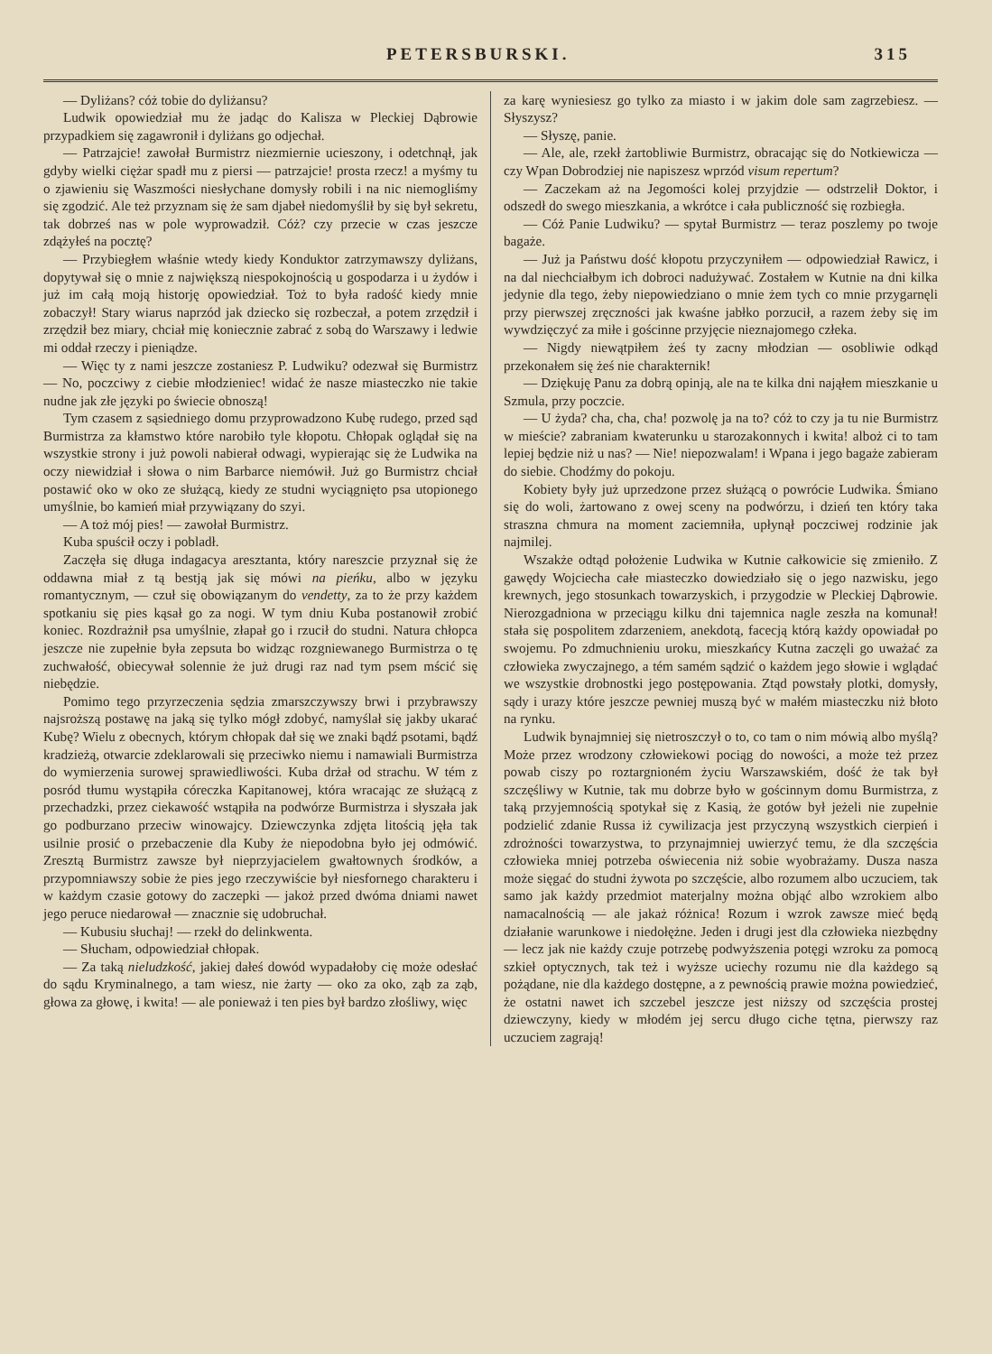PETERSBURSKI. 315
— Dyliżans? cóż tobie do dyliżansu?
Ludwik opowiedział mu że jadąc do Kalisza w Pleckiej Dąbrowie przypadkiem się zagawronił i dyliżans go odjechał.
— Patrzajcie! zawołał Burmistrz niezmiernie ucieszony, i odetchnął, jak gdyby wielki ciężar spadł mu z piersi — patrzajcie! prosta rzecz! a myśmy tu o zjawieniu się Waszmości niesłychane domysły robili i na nic niemogliśmy się zgodzić. Ale też przyznam się że sam djabeł niedomyślił by się był sekretu, tak dobrześ nas w pole wyprowadził. Cóż? czy przecie w czas jeszcze zdążyłeś na pocztę?
— Przybiegłem właśnie wtedy kiedy Konduktor zatrzymawszy dyliżans, dopytywał się o mnie z największą niespokojnością u gospodarza i u żydów i już im całą moją historję opowiedział. Toż to była radość kiedy mnie zobaczył! Stary wiarus naprzód jak dziecko się rozbeczał, a potem zrzędził i zrzędził bez miary, chciał mię koniecznie zabrać z sobą do Warszawy i ledwie mi oddał rzeczy i pieniądze.
— Więc ty z nami jeszcze zostaniesz P. Ludwiku? odezwał się Burmistrz — No, poczciwy z ciebie młodzieniec! widać że nasze miasteczko nie takie nudne jak złe języki po świecie obnoszą!
Tym czasem z sąsiedniego domu przyprowadzono Kubę rudego, przed sąd Burmistrza za kłamstwo które narobiło tyle kłopotu. Chłopak oglądał się na wszystkie strony i już powoli nabierał odwagi, wypierając się że Ludwika na oczy niewidział i słowa o nim Barbarce niemówił. Już go Burmistrz chciał postawić oko w oko ze służącą, kiedy ze studni wyciągnięto psa utopionego umyślnie, bo kamień miał przywiązany do szyi.
— A toż mój pies! — zawołał Burmistrz.
Kuba spuścił oczy i pobladł.
Zaczęła się długa indagacya aresztanta, który nareszcie przyznał się że oddawna miał z tą bestją jak się mówi na pieńku, albo w języku romantycznym, — czuł się obowiązanym do vendetty, za to że przy każdem spotkaniu się pies kąsał go za nogi. W tym dniu Kuba postanowił zrobić koniec. Rozdrażnił psa umyślnie, złapał go i rzucił do studni. Natura chłopca jeszcze nie zupełnie była zepsuta bo widząc rozgniewanego Burmistrza o tę zuchwałość, obiecywał solennie że już drugi raz nad tym psem mścić się niebędzie.
Pomimo tego przyrzeczenia sędzia zmarszczywszy brwi i przybrawszy najsroższą postawę na jaką się tylko mógł zdobyć, namyślał się jakby ukarać Kubę? Wielu z obecnych, którym chłopak dał się we znaki bądź psotami, bądź kradzieżą, otwarcie zdeklarowali się przeciwko niemu i namawiali Burmistrza do wymierzenia surowej sprawiedliwości. Kuba drżał od strachu. W tém z posród tłumu wystąpiła córeczka Kapitanowej, która wracając ze służącą z przechadzki, przez ciekawość wstąpiła na podwórze Burmistrza i słyszała jak go podburzano przeciw winowajcy. Dziewczynka zdjęta litością jęła tak usilnie prosić o przebaczenie dla Kuby że niepodobna było jej odmówić. Zresztą Burmistrz zawsze był nieprzyjacielem gwałtownych środków, a przypomniawszy sobie że pies jego rzeczywiście był niesfornego charakteru i w każdym czasie gotowy do zaczepki — jakoż przed dwóma dniami nawet jego peruce niedarował — znacznie się udobruchał.
— Kubusiu słuchaj! — rzekł do delinkwenta.
— Słucham, odpowiedział chłopak.
— Za taką nieludzkość, jakiej dałeś dowód wypadałoby cię może odesłać do sądu Kryminalnego, a tam wiesz, nie żarty — oko za oko, ząb za ząb, głowa za głowę, i kwita! — ale ponieważ i ten pies był bardzo złośliwy, więc
za karę wyniesiesz go tylko za miasto i w jakim dole sam zagrzebiesz. — Słyszysz?
— Słyszę, panie.
— Ale, ale, rzekł żartobliwie Burmistrz, obracając się do Notkiewicza — czy Wpan Dobrodziej nie napiszesz wprzód visum repertum?
— Zaczekam aż na Jegomości kolej przyjdzie — odstrzelił Doktor, i odszedł do swego mieszkania, a wkrótce i cała publiczność się rozbiegła.
— Cóż Panie Ludwiku? — spytał Burmistrz — teraz poszlemy po twoje bagaże.
— Już ja Państwu dość kłopotu przyczyniłem — odpowiedział Rawicz, i na dal niechciałbym ich dobroci nadużywać. Zostałem w Kutnie na dni kilka jedynie dla tego, żeby niepowiedziano o mnie żem tych co mnie przygarnęli przy pierwszej zręczności jak kwaśne jabłko porzucił, a razem żeby się im wywdzięczyć za miłe i gościnne przyjęcie nieznajomego człeka.
— Nigdy niewątpiłem żeś ty zacny młodzian — osobliwie odkąd przekonałem się żeś nie charakternik!
— Dziękuję Panu za dobrą opinją, ale na te kilka dni nająłem mieszkanie u Szmula, przy poczcie.
— U żyda? cha, cha, cha! pozwolę ja na to? cóż to czy ja tu nie Burmistrz w mieście? zabraniam kwaterunku u starozakonnych i kwita! alboż ci to tam lepiej będzie niż u nas? — Nie! niepozwalam! i Wpana i jego bagaże zabieram do siebie. Chodźmy do pokoju.
Kobiety były już uprzedzone przez służącą o powrócie Ludwika. Śmiano się do woli, żartowano z owej sceny na podwórzu, i dzień ten który taka straszna chmura na moment zaciemniła, upłynął poczciwej rodzinie jak najmilej.
Wszakże odtąd położenie Ludwika w Kutnie całkowicie się zmieniło. Z gawędy Wojciecha całe miasteczko dowiedziało się o jego nazwisku, jego krewnych, jego stosunkach towarzyskich, i przygodzie w Pleckiej Dąbrowie. Nierozgadniona w przeciągu kilku dni tajemnica nagle zeszła na komunał! stała się pospolitem zdarzeniem, anekdotą, facecją którą każdy opowiadał po swojemu. Po zdmuchnieniu uroku, mieszkańcy Kutna zaczęli go uważać za człowieka zwyczajnego, a tém samém sądzić o każdem jego słowie i wglądać we wszystkie drobnostki jego postępowania. Ztąd powstały plotki, domysły, sądy i urazy które jeszcze pewniej muszą być w małém miasteczku niż błoto na rynku.
Ludwik bynajmniej się nietroszczył o to, co tam o nim mówią albo myślą? Może przez wrodzony człowiekowi pociąg do nowości, a może też przez powab ciszy po roztargnioném życiu Warszawskiém, dość że tak był szczęśliwy w Kutnie, tak mu dobrze było w gościnnym domu Burmistrza, z taką przyjemnością spotykał się z Kasią, że gotów był jeżeli nie zupełnie podzielić zdanie Russa iż cywilizacja jest przyczyną wszystkich cierpień i zdrożności towarzystwa, to przynajmniej uwierzyć temu, że dla szczęścia człowieka mniej potrzeba oświecenia niż sobie wyobrażamy. Dusza nasza może sięgać do studni żywota po szczęście, albo rozumem albo uczuciem, tak samo jak każdy przedmiot materjalny można objąć albo wzrokiem albo namacalnością — ale jakaż różnica! Rozum i wzrok zawsze mieć będą działanie warunkowe i niedołężne. Jeden i drugi jest dla człowieka niezbędny — lecz jak nie każdy czuje potrzebę podwyższenia potęgi wzroku za pomocą szkieł optycznych, tak też i wyższe uciechy rozumu nie dla każdego są pożądane, nie dla każdego dostępne, a z pewnością prawie można powiedzieć, że ostatni nawet ich szczebel jeszcze jest niższy od szczęścia prostej dziewczyny, kiedy w młodém jej sercu długo ciche tętna, pierwszy raz uczuciem zagrają!